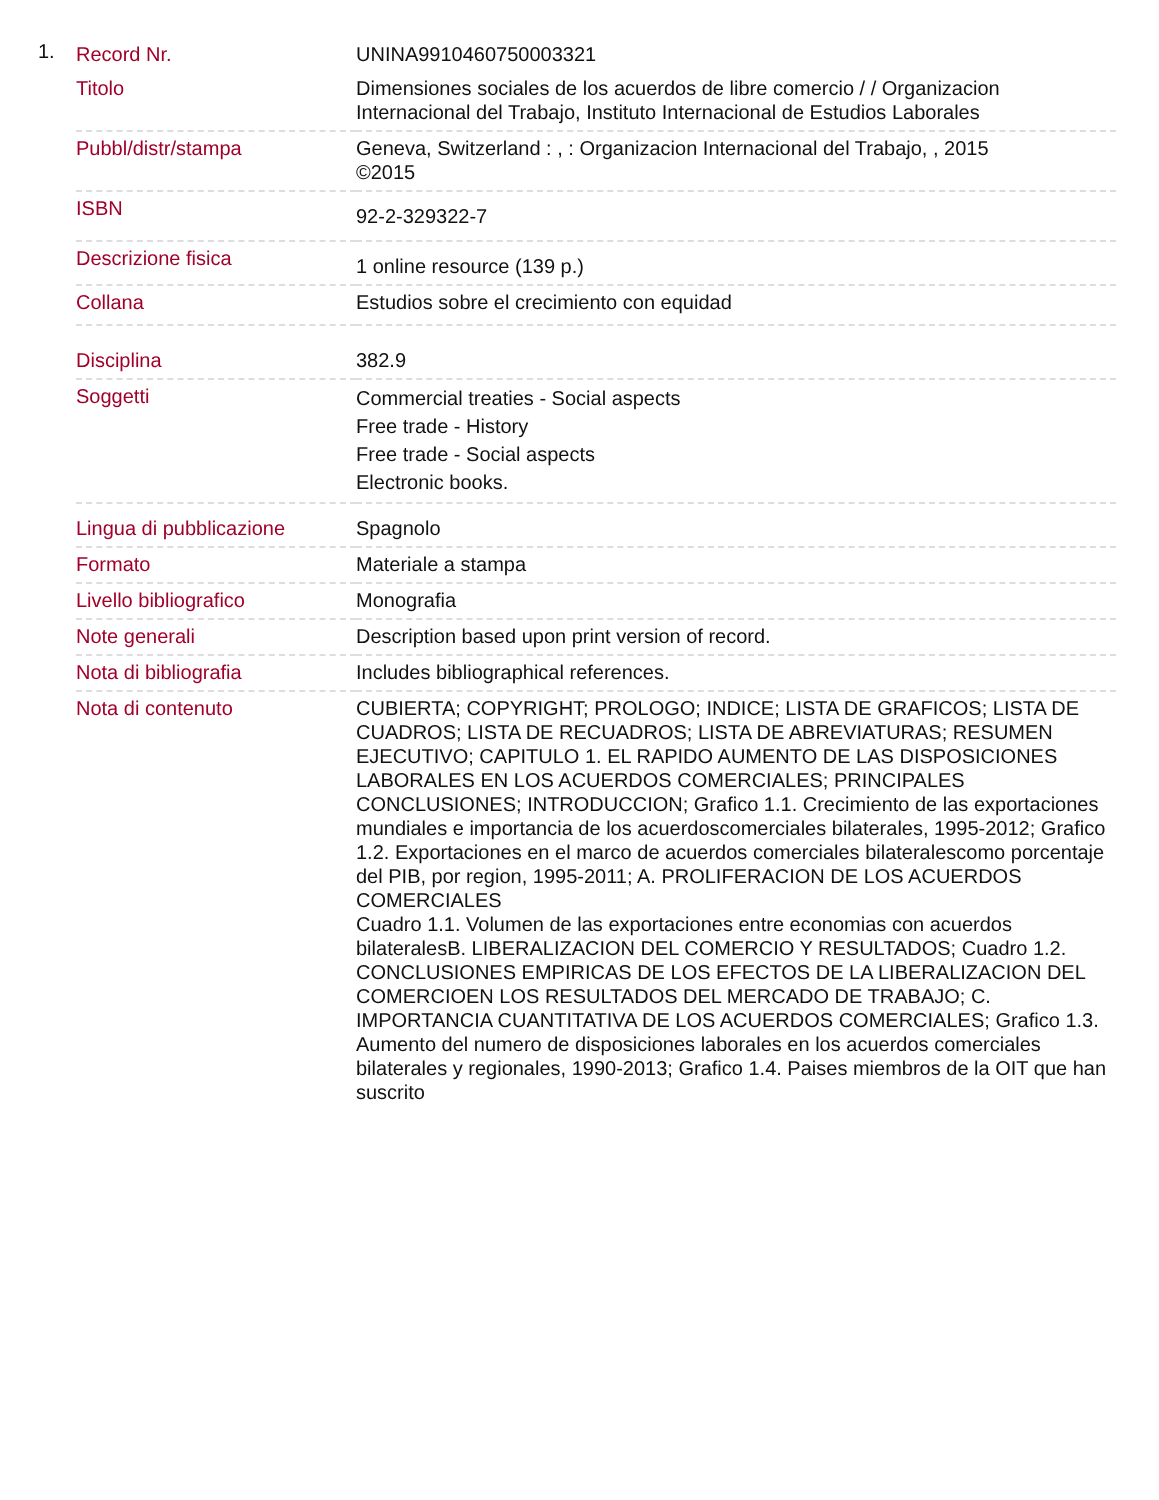1.
| Record Nr. | UNINA9910460750003321 |
| Titolo | Dimensiones sociales de los acuerdos de libre comercio / / Organizacion Internacional del Trabajo, Instituto Internacional de Estudios Laborales |
| Pubbl/distr/stampa | Geneva, Switzerland : , : Organizacion Internacional del Trabajo, , 2015 ©2015 |
| ISBN | 92-2-329322-7 |
| Descrizione fisica | 1 online resource (139 p.) |
| Collana | Estudios sobre el crecimiento con equidad |
| Disciplina | 382.9 |
| Soggetti | Commercial treaties - Social aspects Free trade - History Free trade - Social aspects Electronic books. |
| Lingua di pubblicazione | Spagnolo |
| Formato | Materiale a stampa |
| Livello bibliografico | Monografia |
| Note generali | Description based upon print version of record. |
| Nota di bibliografia | Includes bibliographical references. |
| Nota di contenuto | CUBIERTA; COPYRIGHT; PROLOGO; INDICE; LISTA DE GRAFICOS; LISTA DE CUADROS; LISTA DE RECUADROS; LISTA DE ABREVIATURAS; RESUMEN EJECUTIVO; CAPITULO 1. EL RAPIDO AUMENTO DE LAS DISPOSICIONES LABORALES EN LOS ACUERDOS COMERCIALES; PRINCIPALES CONCLUSIONES; INTRODUCCION; Grafico 1.1. Crecimiento de las exportaciones mundiales e importancia de los acuerdoscomerciales bilaterales, 1995-2012; Grafico 1.2. Exportaciones en el marco de acuerdos comerciales bilateralescomo porcentaje del PIB, por region, 1995-2011; A. PROLIFERACION DE LOS ACUERDOS COMERCIALES Cuadro 1.1. Volumen de las exportaciones entre economias con acuerdos bilateralesB. LIBERALIZACION DEL COMERCIO Y RESULTADOS; Cuadro 1.2. CONCLUSIONES EMPIRICAS DE LOS EFECTOS DE LA LIBERALIZACION DEL COMERCIOEN LOS RESULTADOS DEL MERCADO DE TRABAJO; C. IMPORTANCIA CUANTITATIVA DE LOS ACUERDOS COMERCIALES; Grafico 1.3. Aumento del numero de disposiciones laborales en los acuerdos comerciales bilaterales y regionales, 1990-2013; Grafico 1.4. Paises miembros de la OIT que han suscrito |